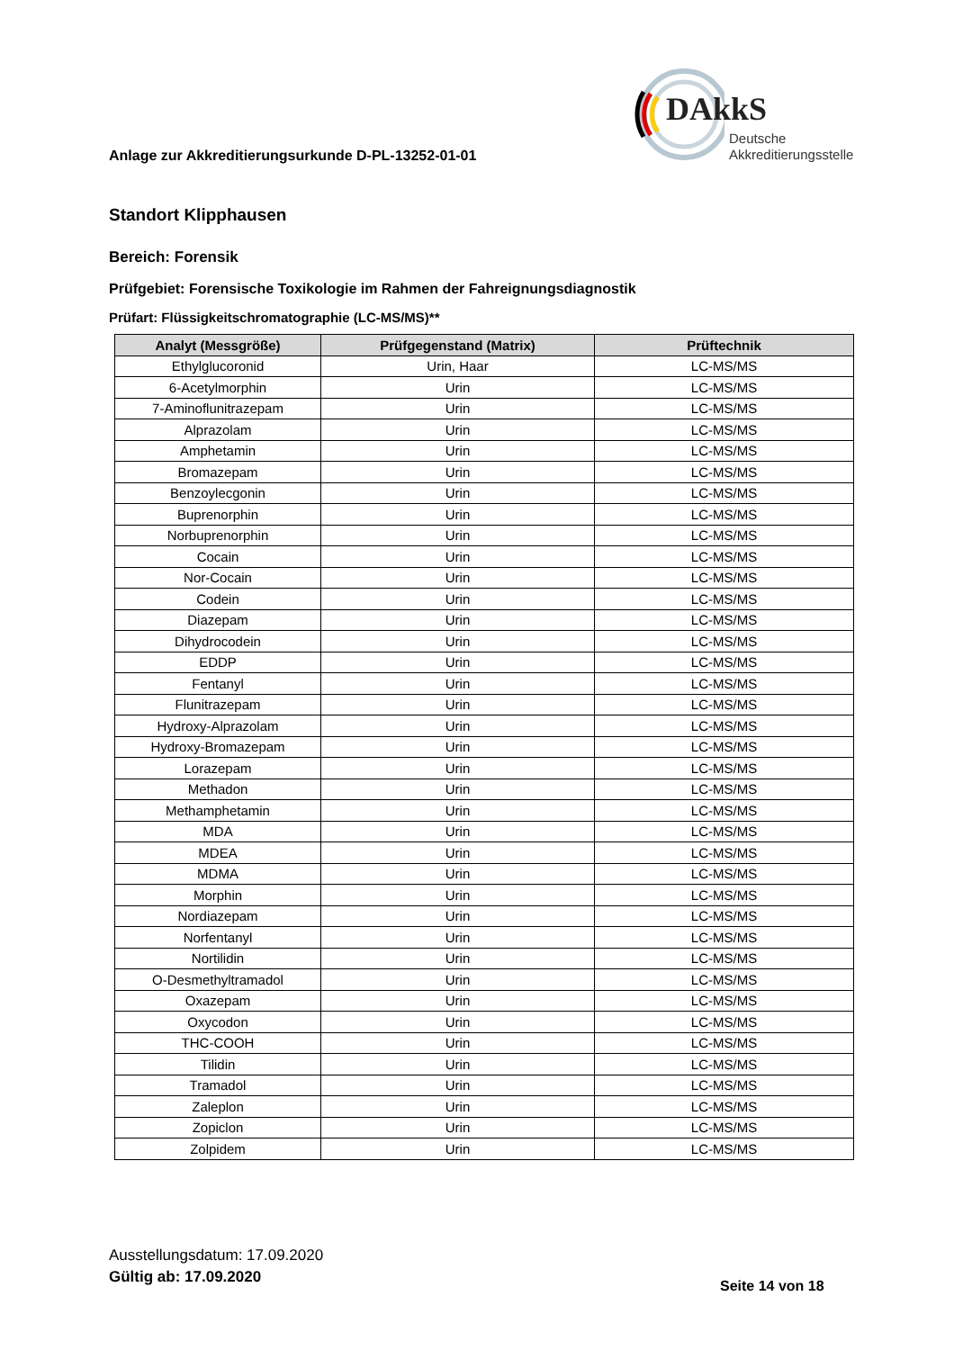Anlage zur Akkreditierungsurkunde D-PL-13252-01-01
DAkkS
Deutsche
Akkreditierungsstelle
Standort Klipphausen
Bereich: Forensik
Prüfgebiet: Forensische Toxikologie im Rahmen der Fahreignungsdiagnostik
Prüfart: Flüssigkeitschromatographie (LC-MS/MS)**
| Analyt (Messgröße) | Prüfgegenstand (Matrix) | Prüftechnik |
| --- | --- | --- |
| Ethylglucoronid | Urin, Haar | LC-MS/MS |
| 6-Acetylmorphin | Urin | LC-MS/MS |
| 7-Aminoflunitrazepam | Urin | LC-MS/MS |
| Alprazolam | Urin | LC-MS/MS |
| Amphetamin | Urin | LC-MS/MS |
| Bromazepam | Urin | LC-MS/MS |
| Benzoylecgonin | Urin | LC-MS/MS |
| Buprenorphin | Urin | LC-MS/MS |
| Norbuprenorphin | Urin | LC-MS/MS |
| Cocain | Urin | LC-MS/MS |
| Nor-Cocain | Urin | LC-MS/MS |
| Codein | Urin | LC-MS/MS |
| Diazepam | Urin | LC-MS/MS |
| Dihydrocodein | Urin | LC-MS/MS |
| EDDP | Urin | LC-MS/MS |
| Fentanyl | Urin | LC-MS/MS |
| Flunitrazepam | Urin | LC-MS/MS |
| Hydroxy-Alprazolam | Urin | LC-MS/MS |
| Hydroxy-Bromazepam | Urin | LC-MS/MS |
| Lorazepam | Urin | LC-MS/MS |
| Methadon | Urin | LC-MS/MS |
| Methamphetamin | Urin | LC-MS/MS |
| MDA | Urin | LC-MS/MS |
| MDEA | Urin | LC-MS/MS |
| MDMA | Urin | LC-MS/MS |
| Morphin | Urin | LC-MS/MS |
| Nordiazepam | Urin | LC-MS/MS |
| Norfentanyl | Urin | LC-MS/MS |
| Nortilidin | Urin | LC-MS/MS |
| O-Desmethyltramadol | Urin | LC-MS/MS |
| Oxazepam | Urin | LC-MS/MS |
| Oxycodon | Urin | LC-MS/MS |
| THC-COOH | Urin | LC-MS/MS |
| Tilidin | Urin | LC-MS/MS |
| Tramadol | Urin | LC-MS/MS |
| Zaleplon | Urin | LC-MS/MS |
| Zopiclon | Urin | LC-MS/MS |
| Zolpidem | Urin | LC-MS/MS |
Ausstellungsdatum: 17.09.2020
Gültig ab: 17.09.2020
Seite 14 von 18